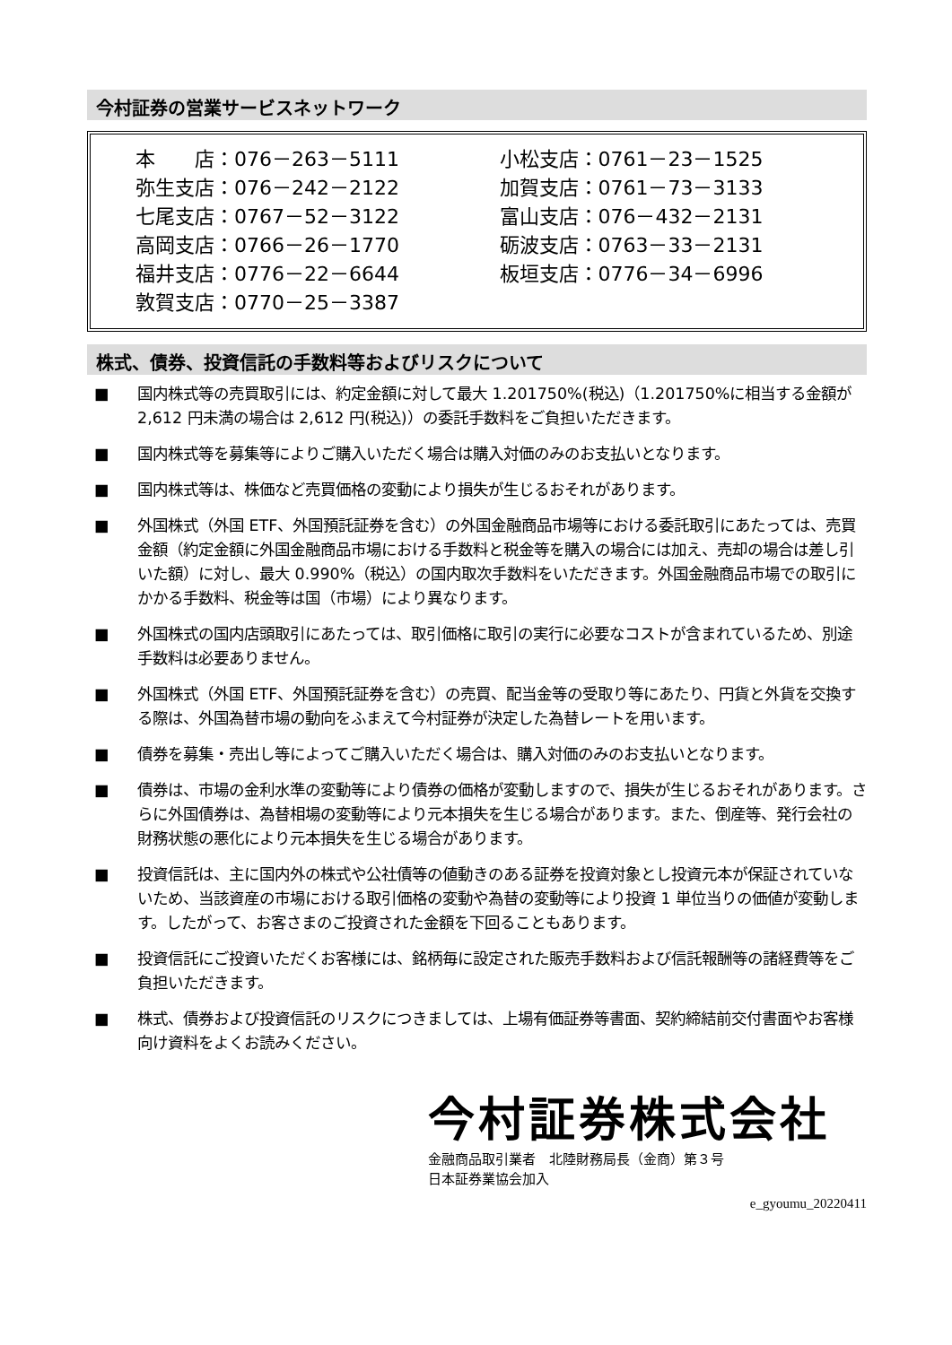今村証券の営業サービスネットワーク
本　　店：076－263－5111
弥生支店：076－242－2122
七尾支店：0767－52－3122
高岡支店：0766－26－1770
福井支店：0776－22－6644
敦賀支店：0770－25－3387
小松支店：0761－23－1525
加賀支店：0761－73－3133
富山支店：076－432－2131
砺波支店：0763－33－2131
板垣支店：0776－34－6996
株式、債券、投資信託の手数料等およびリスクについて
■ 国内株式等の売買取引には、約定金額に対して最大 1.201750%(税込)（1.201750%に相当する金額が 2,612 円未満の場合は 2,612 円(税込)）の委託手数料をご負担いただきます。
■ 国内株式等を募集等によりご購入いただく場合は購入対価のみのお支払いとなります。
■ 国内株式等は、株価など売買価格の変動により損失が生じるおそれがあります。
■ 外国株式（外国 ETF、外国預託証券を含む）の外国金融商品市場等における委託取引にあたっては、売買金額（約定金額に外国金融商品市場における手数料と税金等を購入の場合には加え、売却の場合は差し引いた額）に対し、最大 0.990%（税込）の国内取次手数料をいただきます。外国金融商品市場での取引にかかる手数料、税金等は国（市場）により異なります。
■ 外国株式の国内店頭取引にあたっては、取引価格に取引の実行に必要なコストが含まれているため、別途手数料は必要ありません。
■ 外国株式（外国 ETF、外国預託証券を含む）の売買、配当金等の受取り等にあたり、円貨と外貨を交換する際は、外国為替市場の動向をふまえて今村証券が決定した為替レートを用います。
■ 債券を募集・売出し等によってご購入いただく場合は、購入対価のみのお支払いとなります。
■ 債券は、市場の金利水準の変動等により債券の価格が変動しますので、損失が生じるおそれがあります。さらに外国債券は、為替相場の変動等により元本損失を生じる場合があります。また、倒産等、発行会社の財務状態の悪化により元本損失を生じる場合があります。
■ 投資信託は、主に国内外の株式や公社債等の値動きのある証券を投資対象とし投資元本が保証されていないため、当該資産の市場における取引価格の変動や為替の変動等により投資 1 単位当りの価値が変動します。したがって、お客さまのご投資された金額を下回ることもあります。
■ 投資信託にご投資いただくお客様には、銘柄毎に設定された販売手数料および信託報酬等の諸経費等をご負担いただきます。
■ 株式、債券および投資信託のリスクにつきましては、上場有価証券等書面、契約締結前交付書面やお客様向け資料をよくお読みください。
今村証券株式会社
金融商品取引業者　北陸財務局長（金商）第３号
日本証券業協会加入
e_gyoumu_20220411